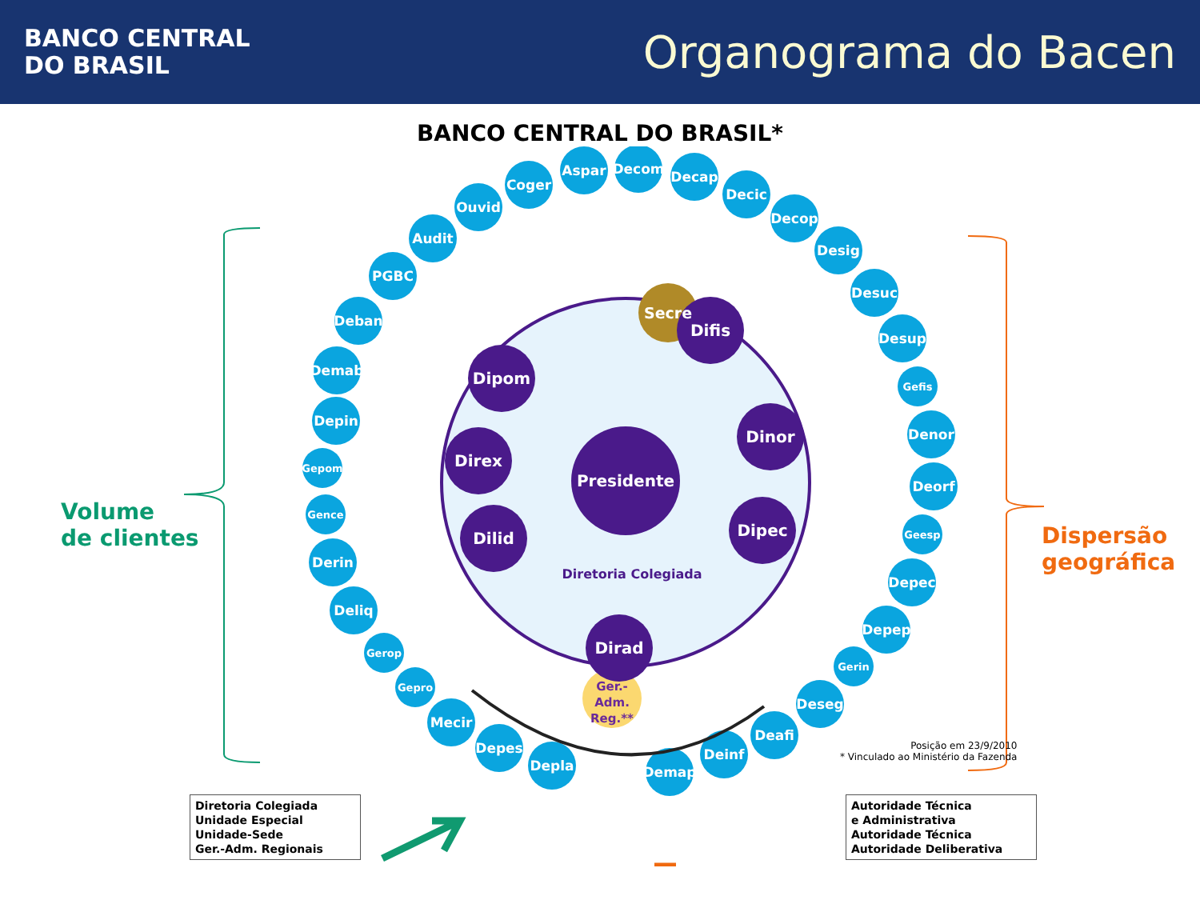BANCO CENTRAL
DO BRASIL
Organograma do Bacen
BANCO CENTRAL DO BRASIL*
Coger
Aspar
Decom
Decap
Decic
Decop
Desig
Desuc
Desup
Gefis
Denor
Deorf
Geesp
Depec
Depep
Gerin
Deseg
Deafi
Ouvid
Audit
PGBC
Deban
Demab
Depin
Gepom
Gence
Derin
Deliq
Gerop
Gepro
Mecir
Depes
Depla
Demap
Deinf
Secre
Ger.-
Adm.
Reg.**
Presidente
Difis
Dipom
Dinor
Direx
Dipec
Dilid
Dirad
Diretoria Colegiada
Volume
de clientes
Dispersão
geográfica
Posição em 23/9/2010
* Vinculado ao Ministério da Fazenda
Diretoria Colegiada
Unidade Especial
Unidade-Sede
Ger.-Adm. Regionais
Autoridade Técnica
e Administrativa
Autoridade Técnica
Autoridade Deliberativa